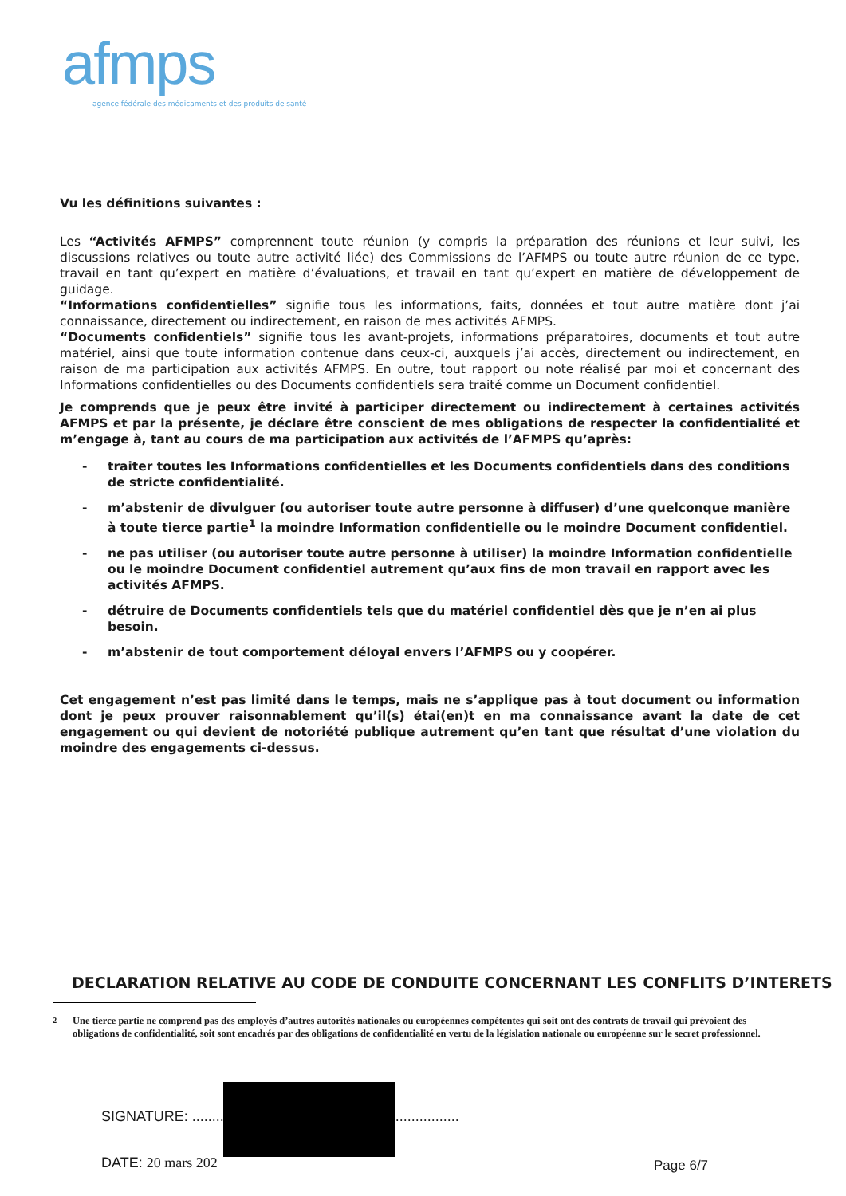afmps
agence fédérale des médicaments et des produits de santé
Vu les définitions suivantes :
Les “Activités AFMPS” comprennent toute réunion (y compris la préparation des réunions et leur suivi, les discussions relatives ou toute autre activité liée) des Commissions de l’AFMPS ou toute autre réunion de ce type, travail en tant qu’expert en matière d’évaluations, et travail en tant qu’expert en matière de développement de guidage.
“Informations confidentielles” signifie tous les informations, faits, données et tout autre matière dont j’ai connaissance, directement ou indirectement, en raison de mes activités AFMPS.
“Documents confidentiels” signifie tous les avant-projets, informations préparatoires, documents et tout autre matériel, ainsi que toute information contenue dans ceux-ci, auxquels j’ai accès, directement ou indirectement, en raison de ma participation aux activités AFMPS. En outre, tout rapport ou note réalisé par moi et concernant des Informations confidentielles ou des Documents confidentiels sera traité comme un Document confidentiel.
Je comprends que je peux être invité à participer directement ou indirectement à certaines activités AFMPS et par la présente, je déclare être conscient de mes obligations de respecter la confidentialité et m’engage à, tant au cours de ma participation aux activités de l’AFMPS qu’après:
- traiter toutes les Informations confidentielles et les Documents confidentiels dans des conditions de stricte confidentialité.
- m’abstenir de divulguer (ou autoriser toute autre personne à diffuser) d’une quelconque manière à toute tierce partie<sup>1</sup> la moindre Information confidentielle ou le moindre Document confidentiel.
- ne pas utiliser (ou autoriser toute autre personne à utiliser) la moindre Information confidentielle ou le moindre Document confidentiel autrement qu’aux fins de mon travail en rapport avec les activités AFMPS.
- détruire de Documents confidentiels tels que du matériel confidentiel dès que je n’en ai plus besoin.
- m’abstenir de tout comportement déloyal envers l’AFMPS ou y coopérer.
Cet engagement n’est pas limité dans le temps, mais ne s’applique pas à tout document ou information dont je peux prouver raisonnablement qu’il(s) étai(en)t en ma connaissance avant la date de cet engagement ou qui devient de notoriété publique autrement qu’en tant que résultat d’une violation du moindre des engagements ci-dessus.
DECLARATION RELATIVE AU CODE DE CONDUITE CONCERNANT LES CONFLITS D’INTERETS
<sup>2</sup> Une tierce partie ne comprend pas des employés d’autres autorités nationales ou européennes compétentes qui soit ont des contrats de travail qui prévoient des obligations de confidentialité, soit sont encadrés par des obligations de confidentialité en vertu de la législation nationale ou européenne sur le secret professionnel.
SIGNATURE: ...................................................................
DATE: 20 mars 202 Page 6/7